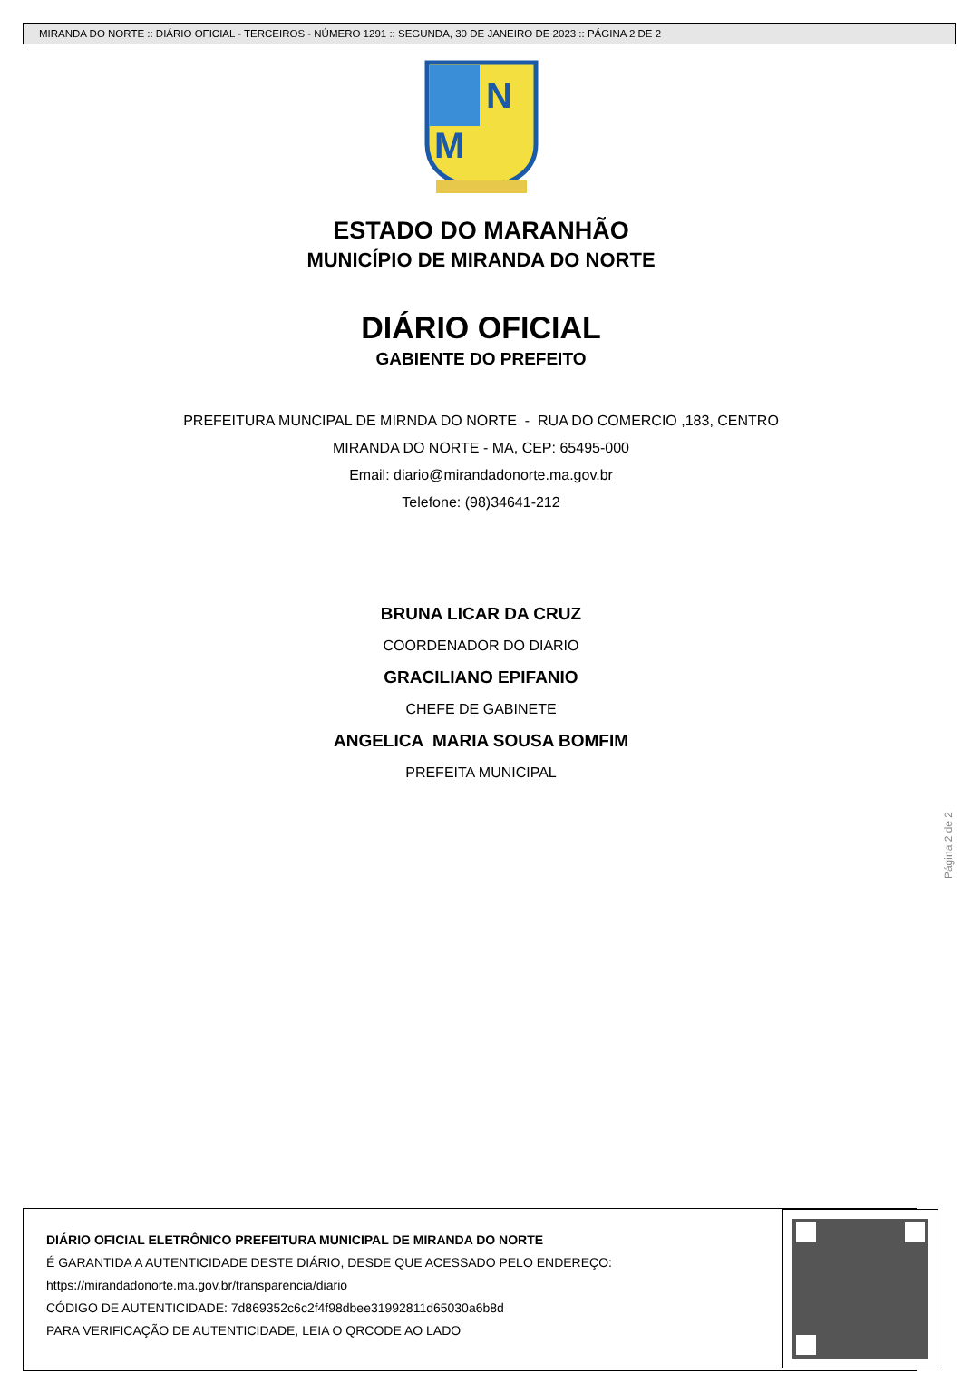MIRANDA DO NORTE :: DIÁRIO OFICIAL - TERCEIROS - NÚMERO 1291 :: SEGUNDA, 30 DE JANEIRO DE 2023 :: PÁGINA 2 DE 2
N
M
ESTADO DO MARANHÃO
MUNICÍPIO DE MIRANDA DO NORTE
DIÁRIO OFICIAL
GABIENTE DO PREFEITO
PREFEITURA MUNCIPAL DE MIRNDA DO NORTE - RUA DO COMERCIO ,183, CENTRO
MIRANDA DO NORTE - MA, CEP: 65495-000
Email: diario@mirandadonorte.ma.gov.br
Telefone: (98)34641-212
BRUNA LICAR DA CRUZ
COORDENADOR DO DIARIO
GRACILIANO EPIFANIO
CHEFE DE GABINETE
ANGELICA MARIA SOUSA BOMFIM
PREFEITA MUNICIPAL
Página 2 de 2
DIÁRIO OFICIAL ELETRÔNICO PREFEITURA MUNICIPAL DE MIRANDA DO NORTE
É GARANTIDA A AUTENTICIDADE DESTE DIÁRIO, DESDE QUE ACESSADO PELO ENDEREÇO:
https://mirandadonorte.ma.gov.br/transparencia/diario
CÓDIGO DE AUTENTICIDADE: 7d869352c6c2f4f98dbee31992811d65030a6b8d
PARA VERIFICAÇÃO DE AUTENTICIDADE, LEIA O QRCODE AO LADO